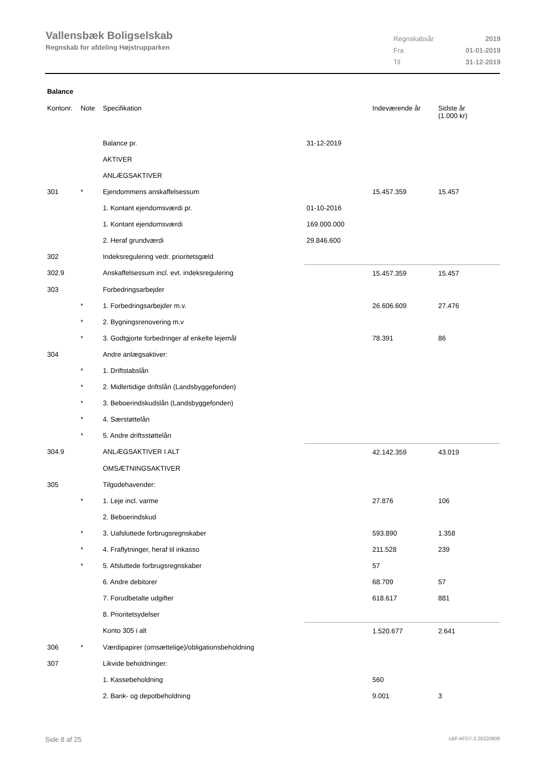Vallensbæk Boligselskab
Regnskab for afdeling Højstrupparken
| Regnskabsår | 2019 |
| Fra | 01-01-2019 |
| Til | 31-12-2019 |
Balance
| Kontonr. | Note | Specifikation | | Indeværende år | Sidste år (1.000 kr) |
| --- | --- | --- | --- | --- | --- |
| | | Balance pr. | 31-12-2019 | | |
| | | AKTIVER | | | |
| | | ANLÆGSAKTIVER | | | |
| 301 | * | Ejendommens anskaffelsessum | | 15.457.359 | 15.457 |
| | | 1. Kontant ejendomsværdi pr. | 01-10-2016 | | |
| | | 1. Kontant ejendomsværdi | 169.000.000 | | |
| | | 2. Heraf grundværdi | 29.846.600 | | |
| 302 | | Indeksregulering vedr. prioritetsgæld | | | |
| 302.9 | | Anskaffelsessum incl. evt. indeksregulering | | 15.457.359 | 15.457 |
| 303 | | Forbedringsarbejder | | | |
| | * | 1. Forbedringsarbejder m.v. | | 26.606.609 | 27.476 |
| | * | 2. Bygningsrenovering m.v | | | |
| | * | 3. Godtgjorte forbedringer af enkelte lejemål | | 78.391 | 86 |
| 304 | | Andre anlægsaktiver: | | | |
| | * | 1. Driftstabslån | | | |
| | * | 2. Midlertidige driftslån (Landsbyggefonden) | | | |
| | * | 3. Beboerindskudslån (Landsbyggefonden) | | | |
| | * | 4. Særstøttelån | | | |
| | * | 5. Andre driftsstøttelån | | | |
| 304.9 | | ANLÆGSAKTIVER I ALT | | 42.142.359 | 43.019 |
| | | OMSÆTNINGSAKTIVER | | | |
| 305 | | Tilgodehavender: | | | |
| | * | 1. Leje incl. varme | | 27.876 | 106 |
| | | 2. Beboerindskud | | | |
| | * | 3. Uafsluttede forbrugsregnskaber | | 593.890 | 1.358 |
| | * | 4. Fraflytninger, heraf til inkasso | | 211.528 | 239 |
| | * | 5. Afsluttede forbrugsregnskaber | | 57 | |
| | | 6. Andre debitorer | | 68.709 | 57 |
| | | 7. Forudbetalte udgifter | | 618.617 | 881 |
| | | 8. Prioritetsydelser | | | |
| | | Konto 305 i alt | | 1.520.677 | 2.641 |
| 306 | * | Værdipapirer (omsættelige)/obligationsbeholdning | | | |
| 307 | | Likvide beholdninger: | | | |
| | | 1. Kassebeholdning | | 560 | |
| | | 2. Bank- og depotbeholdning | | 9.001 | 3 |
Side 8 af 25 LBF.AFD7.3.20220906